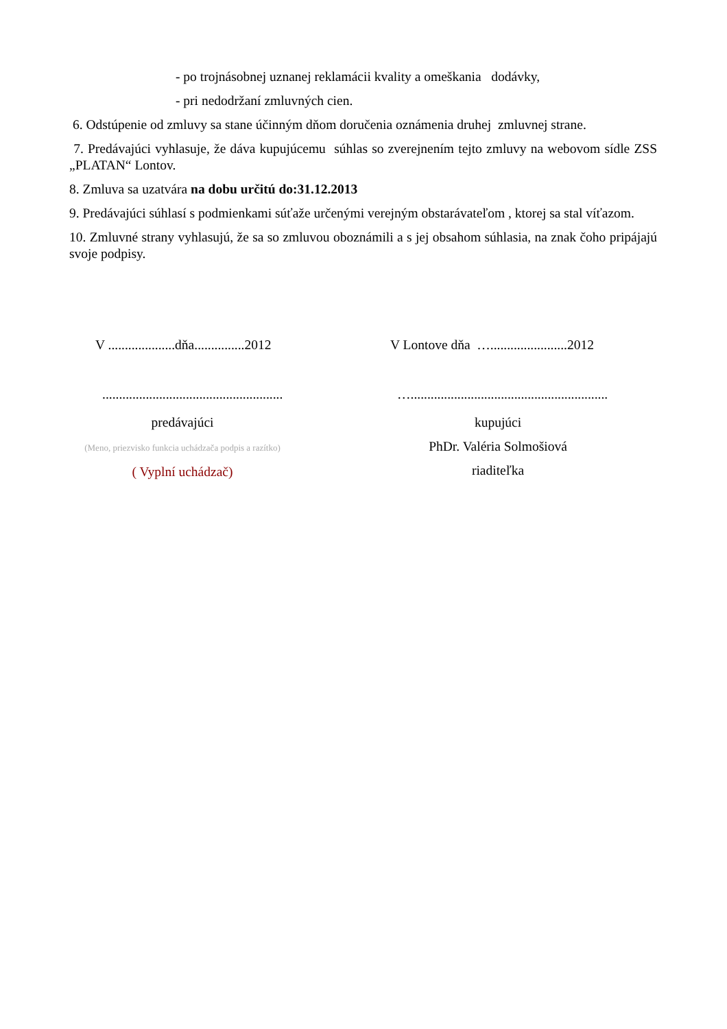- po trojnásobnej uznanej reklamácii kvality a omeškania dodávky,
- pri nedodržaní zmluvných cien.
6. Odstúpenie od zmluvy sa stane účinným dňom doručenia oznámenia druhej zmluvnej strane.
7. Predávajúci vyhlasuje, že dáva kupujúcemu súhlas so zverejnením tejto zmluvy na webovom sídle ZSS „PLATAN“ Lontov.
8. Zmluva sa uzatvára na dobu určitú do:31.12.2013
9. Predávajúci súhlasí s podmienkami súťaže určenými verejným obstarávateľom , ktorej sa stal víťazom.
10. Zmluvné strany vyhlasujú, že sa so zmluvou oboznámili a s jej obsahom súhlasia, na znak čoho pripájajú svoje podpisy.
V ....................dňa...............2012
V Lontove dňa ….......................2012
......................................................
…...........................................................
predávajúci
(Meno, priezvisko funkcia uchádzača podpis a razítko)
( Vyplní uchádzač)
kupujúci
PhDr. Valéria Solmošiová
riaditeľka